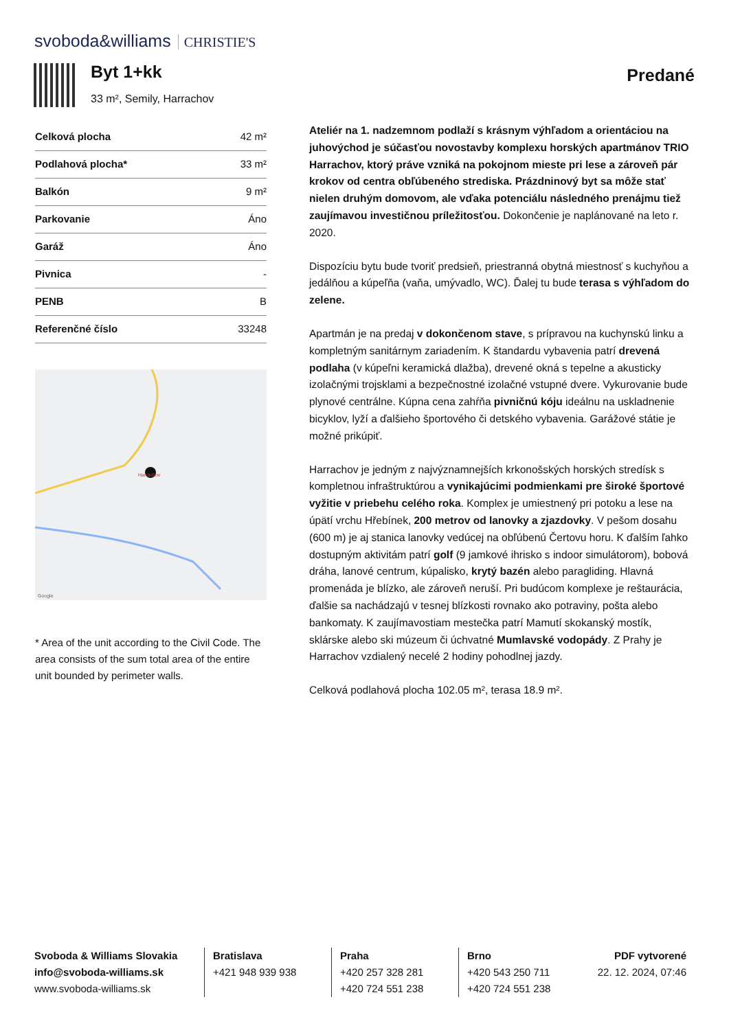svoboda&williams CHRISTIE'S
Byt 1+kk
33 m², Semily, Harrachov
Predané
| Celková plocha | 42 m² |
| Podlahová plocha* | 33 m² |
| Balkón | 9 m² |
| Parkovanie | Áno |
| Garáž | Áno |
| Pivnica | - |
| PENB | B |
| Referenčné číslo | 33248 |
Harrachov
Google
* Area of the unit according to the Civil Code. The area consists of the sum total area of the entire unit bounded by perimeter walls.
Ateliér na 1. nadzemnom podlaží s krásnym výhľadom a orientáciou na juhovýchod je súčasťou novostavby komplexu horských apartmánov TRIO Harrachov, ktorý práve vzniká na pokojnom mieste pri lese a zároveň pár krokov od centra obľúbeného strediska. Prázdninový byt sa môže stať nielen druhým domovom, ale vďaka potenciálu následného prenájmu tiež zaujímavou investičnou príležitosťou. Dokončenie je naplánované na leto r. 2020.
Dispozíciu bytu bude tvoriť predsieň, priestranná obytná miestnosť s kuchyňou a jedálňou a kúpeľňa (vaňa, umývadlo, WC). Ďalej tu bude terasa s výhľadom do zelene.
Apartmán je na predaj v dokončenom stave, s prípravou na kuchynskú linku a kompletným sanitárnym zariadením. K štandardu vybavenia patrí drevená podlaha (v kúpeľni keramická dlažba), drevené okná s tepelne a akusticky izolačnými trojsklami a bezpečnostné izolačné vstupné dvere. Vykurovanie bude plynové centrálne. Kúpna cena zahŕňa pivničnú kóju ideálnu na uskladnenie bicyklov, lyží a ďalšieho športového či detského vybavenia. Garážové státie je možné prikúpiť.
Harrachov je jedným z najvýznamnejších krkonošských horských stredísk s kompletnou infraštruktúrou a vynikajúcimi podmienkami pre široké športové vyžitie v priebehu celého roka. Komplex je umiestnený pri potoku a lese na úpätí vrchu Hřebínek, 200 metrov od lanovky a zjazdovky. V pešom dosahu (600 m) je aj stanica lanovky vedúcej na obľúbenú Čertovu horu. K ďalším ľahko dostupným aktivitám patrí golf (9 jamkové ihrisko s indoor simulátorom), bobová dráha, lanové centrum, kúpalisko, krytý bazén alebo paragliding. Hlavná promenáda je blízko, ale zároveň neruší. Pri budúcom komplexe je reštaurácia, ďalšie sa nachádzajú v tesnej blízkosti rovnako ako potraviny, pošta alebo bankomaty. K zaujímavostiam mestečka patrí Mamutí skokanský mostík, sklárske alebo ski múzeum či úchvatné Mumlavské vodopády. Z Prahy je Harrachov vzdialený necelé 2 hodiny pohodlnej jazdy.
Celková podlahová plocha 102.05 m², terasa 18.9 m².
Svoboda & Williams Slovakia
info@svoboda-williams.sk
www.svoboda-williams.sk
Bratislava
+421 948 939 938
Praha
+420 257 328 281
+420 724 551 238
Brno
+420 543 250 711
+420 724 551 238
PDF vytvorené
22. 12. 2024, 07:46